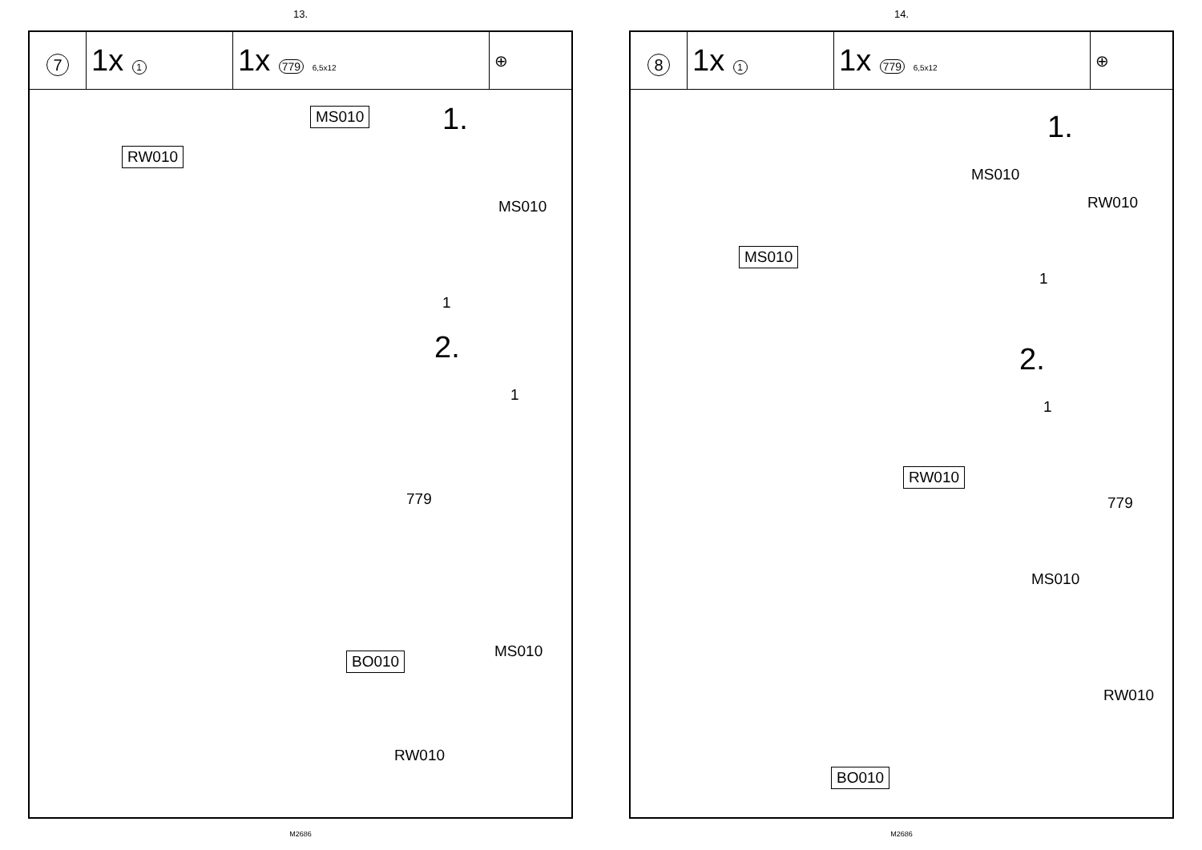13.
| 7 | 1x 1 | 1x 779 6,5x12 | ⊕ |
MS010 1.
RW010
MS010
1
2.
1
779
BO010 MS010
RW010
M2686
14.
| 8 | 1x 1 | 1x 779 6,5x12 | ⊕ |
1.
MS010
RW010
MS010
1
2.
1
RW010
779
MS010
RW010
BO010
M2686